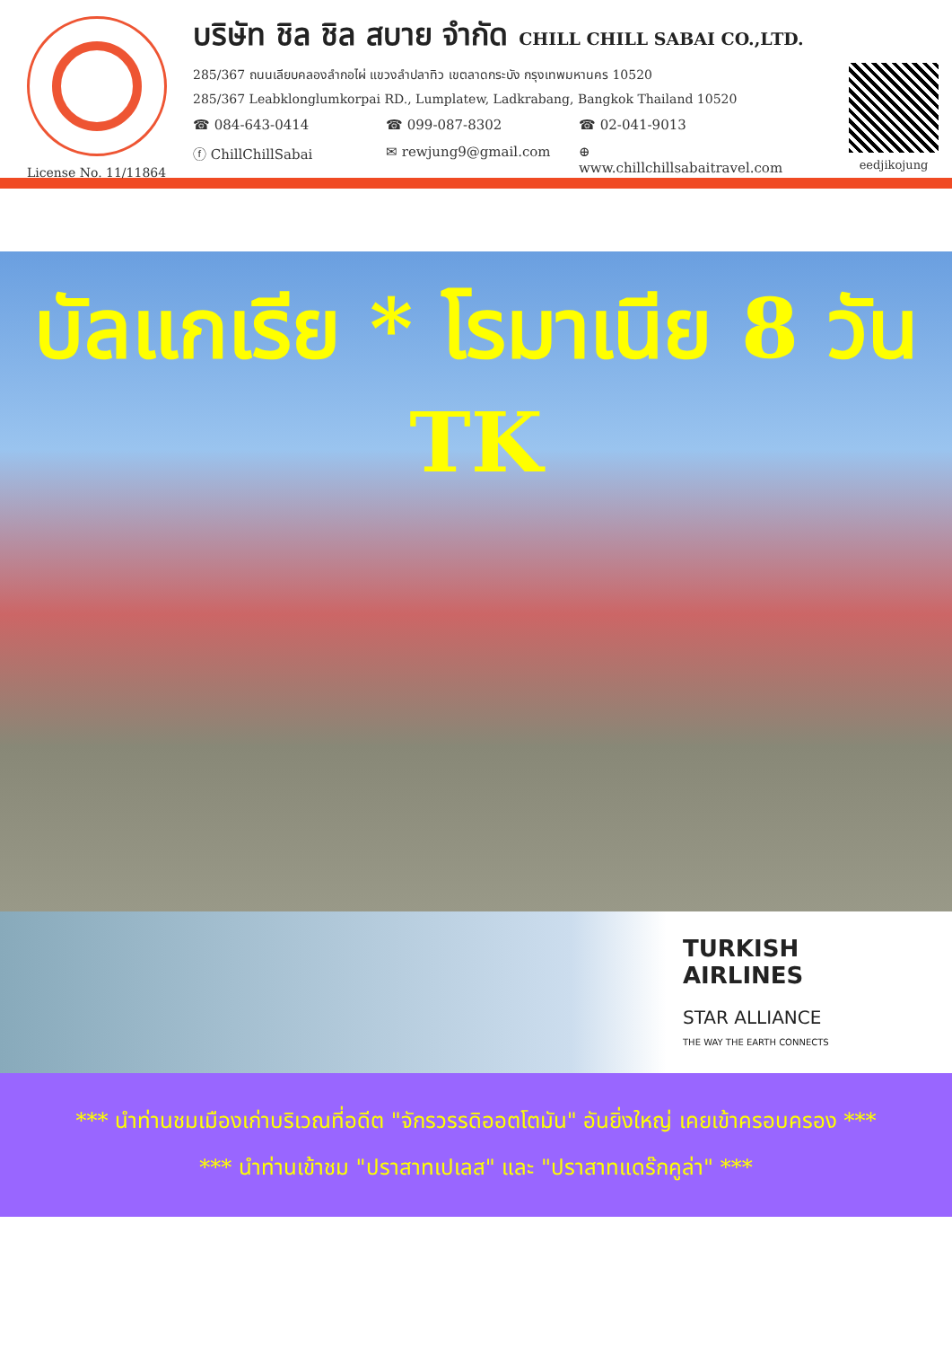License No. 11/11864
บริษัท ชิล ชิล สบาย จำกัด CHILL CHILL SABAI CO.,LTD.
285/367 ถนนเลียบคลองลำกอไผ่ แขวงลำปลาทิว เขตลาดกระบัง กรุงเทพมหานคร 10520
285/367 Leabklonglumkorpai RD., Lumplatew, Ladkrabang, Bangkok Thailand 10520
☎ 084-643-0414 ☎ 099-087-8302 ☎ 02-041-9013
ⓕ ChillChillSabai ✉ rewjung9@gmail.com ⊕ www.chillchillsabaitravel.com
eedjikojung
บัลแกเรีย * โรมาเนีย 8 วัน TK
TURKISH
AIRLINES
STAR ALLIANCE
THE WAY THE EARTH CONNECTS
*** นำท่านชมเมืองเก่าบริเวณที่อดีต "จักรวรรดิออตโตมัน" อันยิ่งใหญ่ เคยเข้าครอบครอง ***
*** นำท่านเข้าชม "ปราสาทเปเลส" และ "ปราสาทแดร๊กคูล่า" ***